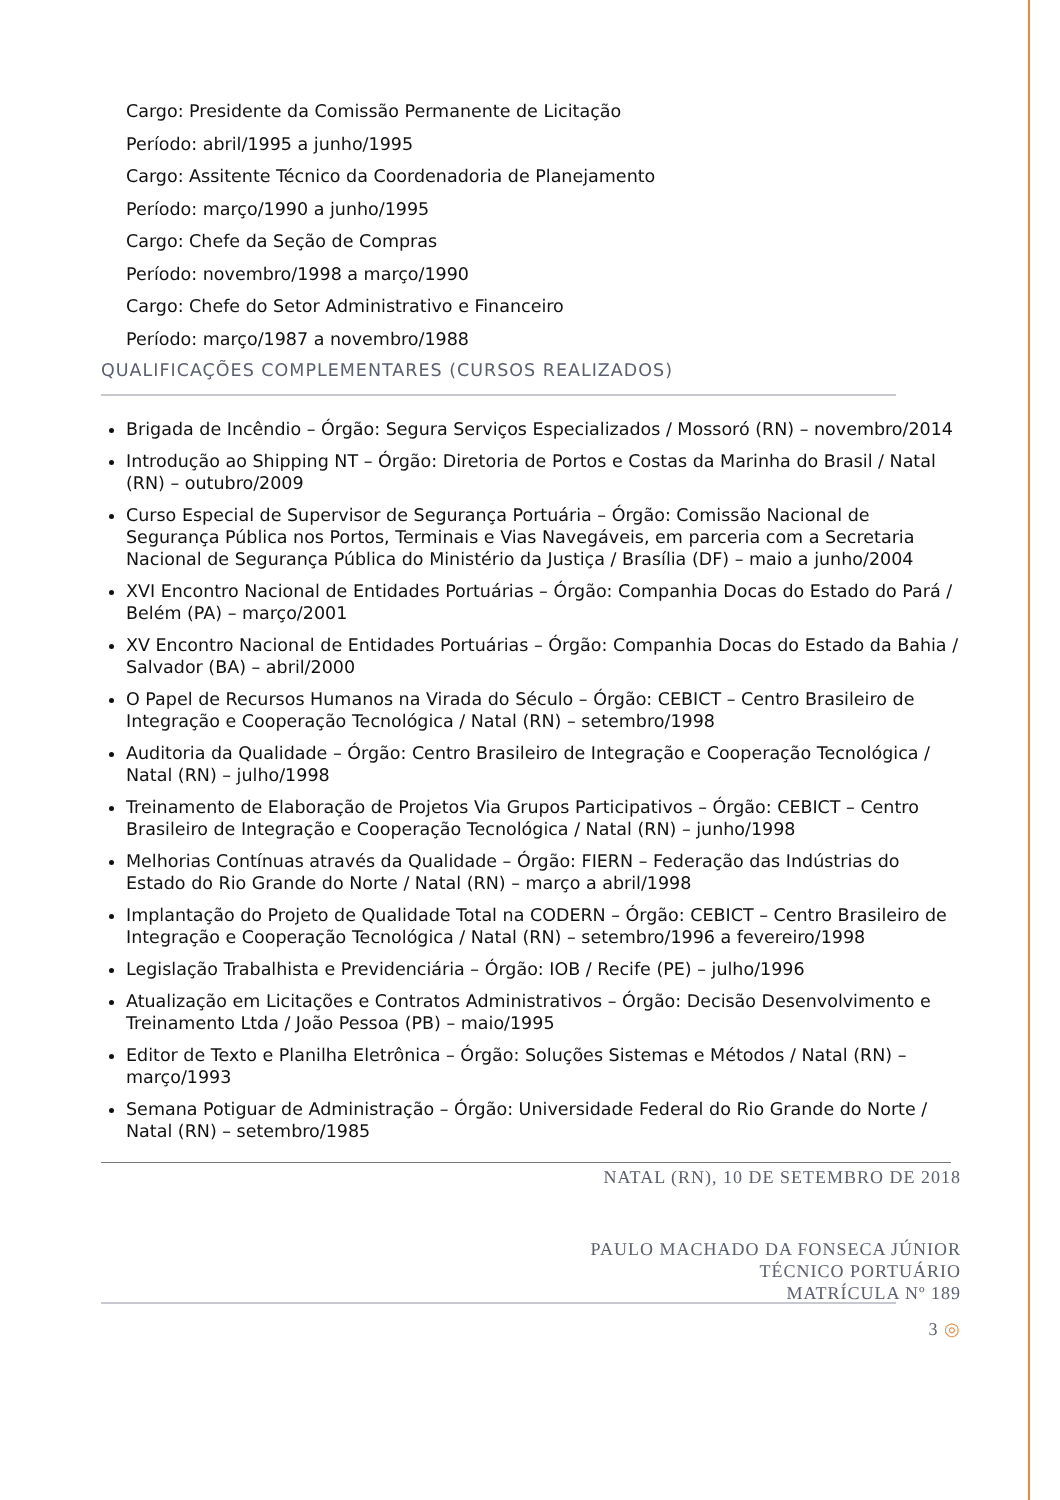Cargo: Presidente da Comissão Permanente de Licitação
Período: abril/1995 a junho/1995
Cargo: Assitente Técnico da Coordenadoria de Planejamento
Período: março/1990 a junho/1995
Cargo: Chefe da Seção de Compras
Período: novembro/1998 a março/1990
Cargo: Chefe do Setor Administrativo e Financeiro
Período: março/1987 a novembro/1988
QUALIFICAÇÕES COMPLEMENTARES (CURSOS REALIZADOS)
Brigada de Incêndio – Órgão: Segura Serviços Especializados / Mossoró (RN) – novembro/2014
Introdução ao Shipping NT – Órgão: Diretoria de Portos e Costas da Marinha do Brasil / Natal (RN) – outubro/2009
Curso Especial de Supervisor de Segurança Portuária – Órgão: Comissão Nacional de Segurança Pública nos Portos, Terminais e Vias Navegáveis, em parceria com a Secretaria Nacional de Segurança Pública do Ministério da Justiça / Brasília (DF) – maio a junho/2004
XVI Encontro Nacional de Entidades Portuárias – Órgão: Companhia Docas do Estado do Pará / Belém (PA) – março/2001
XV Encontro Nacional de Entidades Portuárias – Órgão: Companhia Docas do Estado da Bahia / Salvador (BA) – abril/2000
O Papel de Recursos Humanos na Virada do Século – Órgão: CEBICT – Centro Brasileiro de Integração e Cooperação Tecnológica / Natal (RN) – setembro/1998
Auditoria da Qualidade – Órgão: Centro Brasileiro de Integração e Cooperação Tecnológica / Natal (RN) – julho/1998
Treinamento de Elaboração de Projetos Via Grupos Participativos – Órgão: CEBICT – Centro Brasileiro de Integração e Cooperação Tecnológica / Natal (RN) – junho/1998
Melhorias Contínuas através da Qualidade – Órgão: FIERN – Federação das Indústrias do Estado do Rio Grande do Norte / Natal (RN) – março a abril/1998
Implantação do Projeto de Qualidade Total na CODERN – Órgão: CEBICT – Centro Brasileiro de Integração e Cooperação Tecnológica / Natal (RN) – setembro/1996 a fevereiro/1998
Legislação Trabalhista e Previdenciária – Órgão: IOB / Recife (PE) – julho/1996
Atualização em Licitações e Contratos Administrativos – Órgão: Decisão Desenvolvimento e Treinamento Ltda / João Pessoa (PB) – maio/1995
Editor de Texto e Planilha Eletrônica – Órgão: Soluções Sistemas e Métodos / Natal (RN) – março/1993
Semana Potiguar de Administração – Órgão: Universidade Federal do Rio Grande do Norte / Natal (RN) – setembro/1985
NATAL (RN), 10 DE SETEMBRO DE 2018
PAULO MACHADO DA FONSECA JÚNIOR
TÉCNICO PORTUÁRIO
MATRÍCULA Nº 189
3 ◎